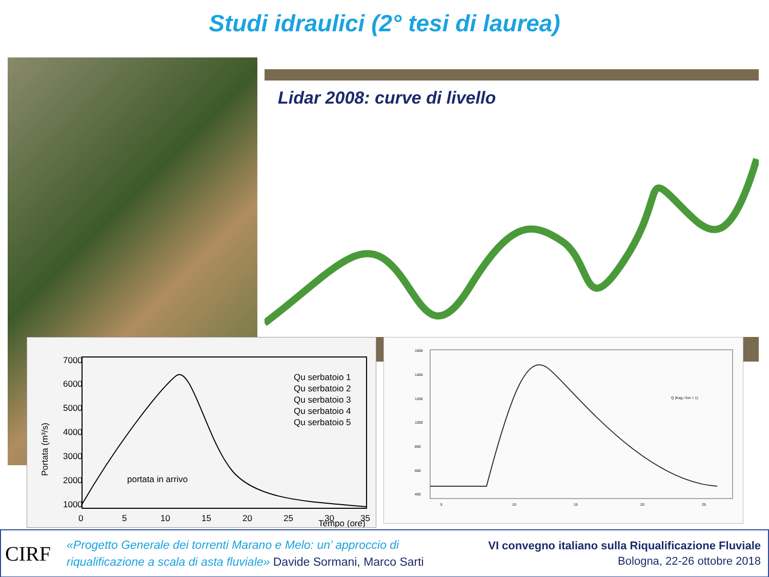Studi idraulici (2° tesi di laurea)
Lidar 2008: curve di livello
7000
6000
5000
4000
3000
2000
1000
0
5
10
15
20
25
30
35
Tempo (ore)
Portata (m³/s)
portata in arrivo
Qu serbatoio 1
Qu serbatoio 2
Qu serbatoio 3
Qu serbatoio 4
Qu serbatoio 5
1600
1400
1200
1000
800
600
400
5
10
15
20
25
Q (Kag / Km = 1)
CIRF
«Progetto Generale dei torrenti Marano e Melo: un’ approccio di
riqualificazione a scala di asta fluviale» Davide Sormani, Marco Sarti
VI convegno italiano sulla Riqualificazione Fluviale
Bologna, 22-26 ottobre 2018